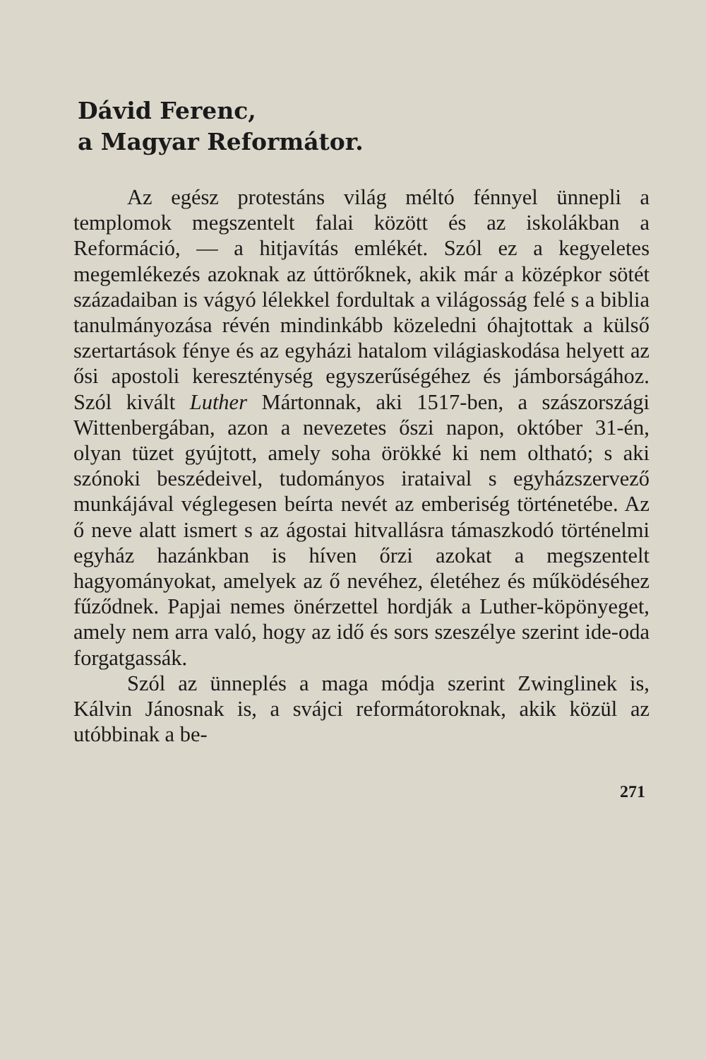Dávid Ferenc,
a Magyar Reformátor.
Az egész protestáns világ méltó fénnyel ünnepli a templomok megszentelt falai között és az iskolákban a Reformáció, — a hitjavítás emlékét. Szól ez a kegyeletes megemlékezés azoknak az úttörőknek, akik már a középkor sötét századaiban is vágyó lélekkel fordultak a világosság felé s a biblia tanulmányozása révén mindinkább közeledni óhajtottak a külső szertartások fénye és az egyházi hatalom világiaskodása helyett az ősi apostoli kereszténység egyszerűségéhez és jámborságához. Szól kivált Luther Mártonnak, aki 1517-ben, a szászországi Wittenbergában, azon a nevezetes őszi napon, október 31-én, olyan tüzet gyújtott, amely soha örökké ki nem oltható; s aki szónoki beszédeivel, tudományos irataival s egyházszervező munkájával véglegesen beírta nevét az emberiség történetébe. Az ő neve alatt ismert s az ágostai hitvallásra támaszkodó történelmi egyház hazánkban is híven őrzi azokat a megszentelt hagyományokat, amelyek az ő nevéhez, életéhez és működéséhez fűződnek. Papjai nemes önérzettel hordják a Luther-köpönyeget, amely nem arra való, hogy az idő és sors szeszélye szerint ide-oda forgatgassák.
Szól az ünneplés a maga módja szerint Zwinglinek is, Kálvin Jánosnak is, a svájci reformátoroknak, akik közül az utóbbinak a be-
271